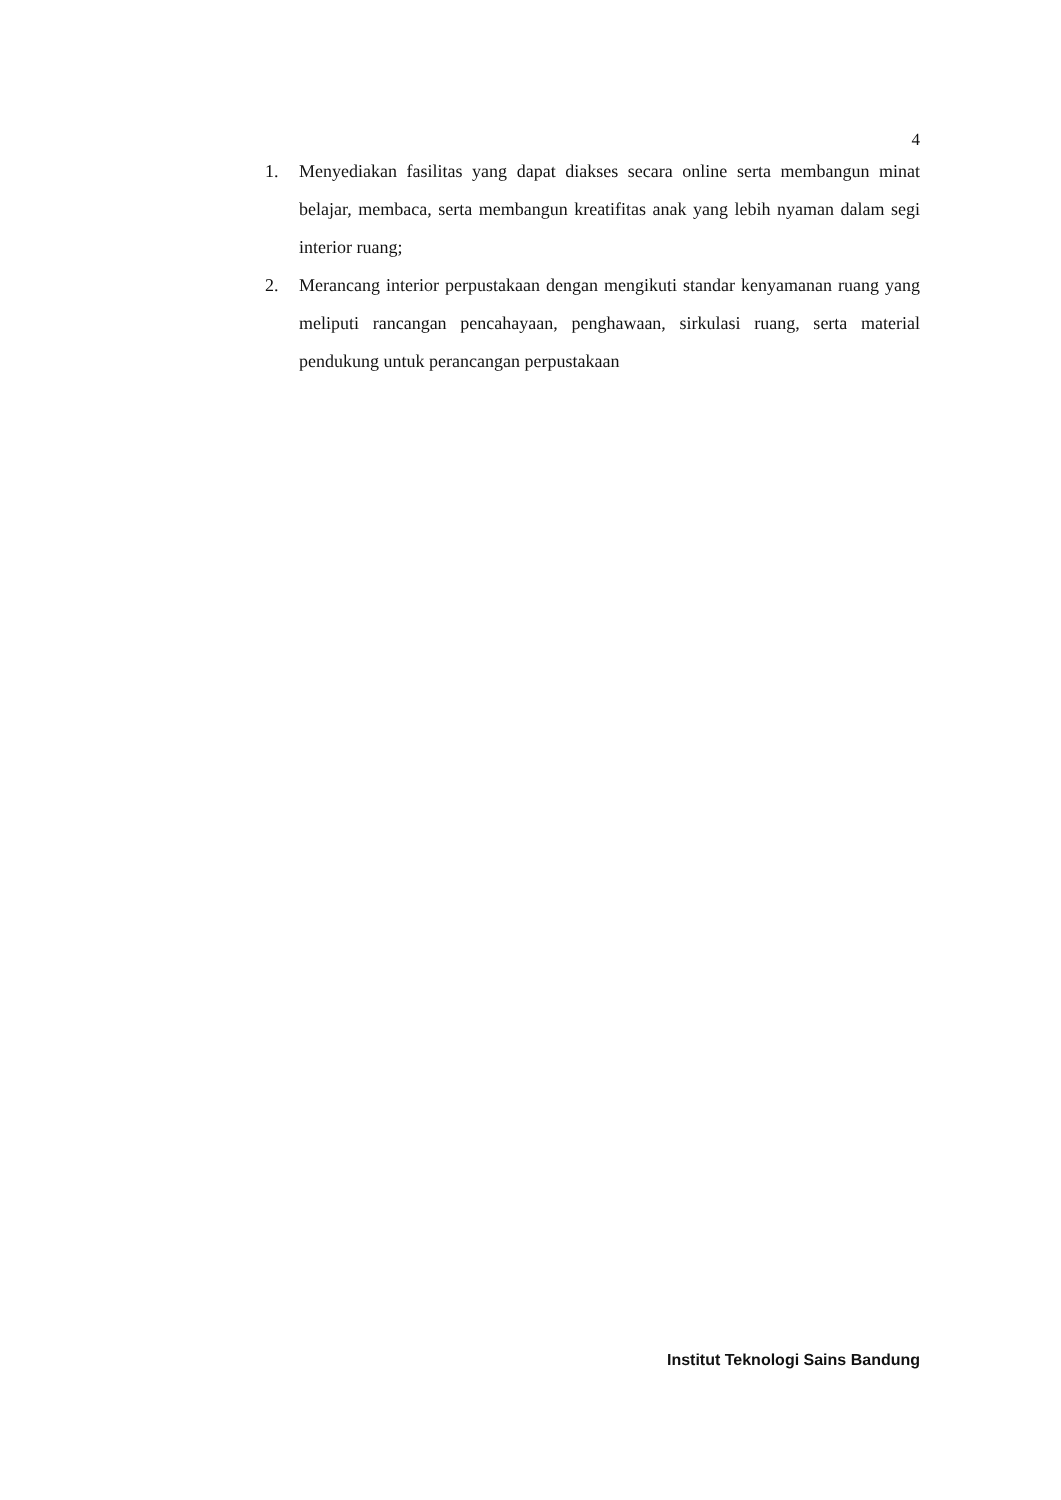4
1. Menyediakan fasilitas yang dapat diakses secara online serta membangun minat belajar, membaca, serta membangun kreatifitas anak yang lebih nyaman dalam segi interior ruang;
2. Merancang interior perpustakaan dengan mengikuti standar kenyamanan ruang yang meliputi rancangan pencahayaan, penghawaan, sirkulasi ruang, serta material pendukung untuk perancangan perpustakaan
Institut Teknologi Sains Bandung